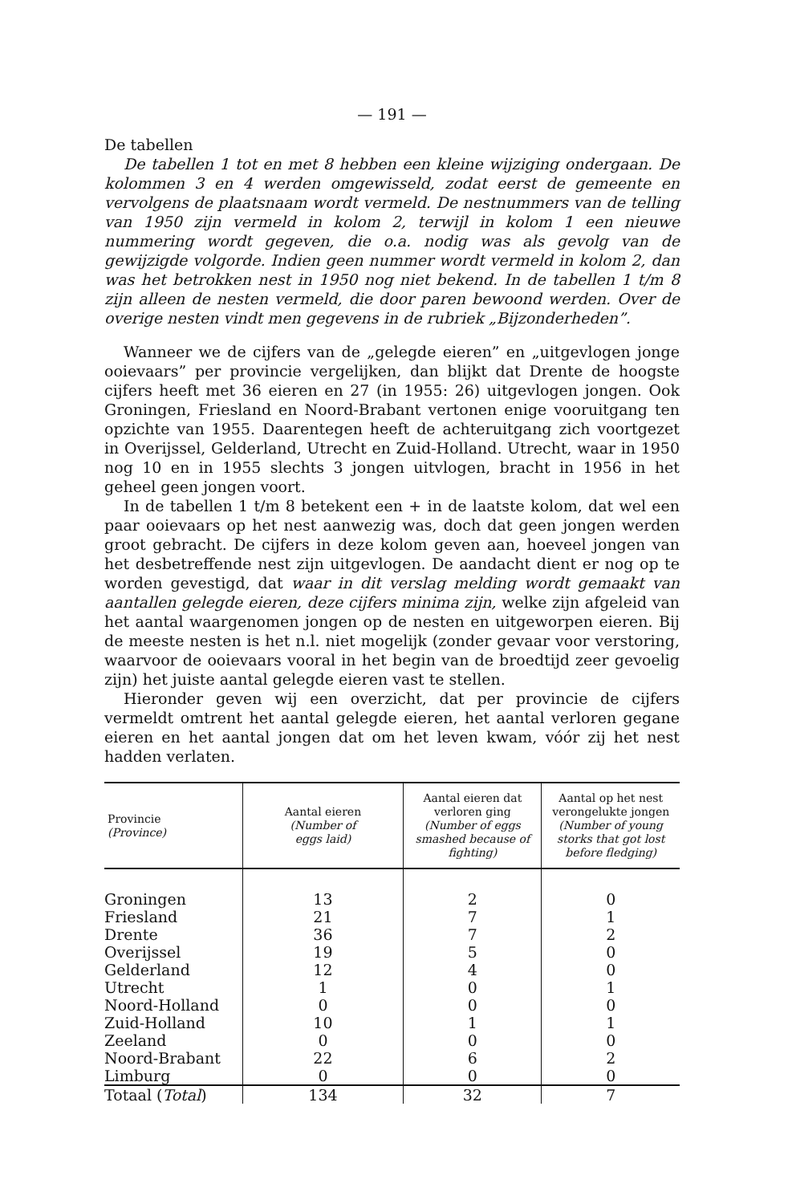— 191 —
De tabellen
De tabellen 1 tot en met 8 hebben een kleine wijziging ondergaan. De kolommen 3 en 4 werden omgewisseld, zodat eerst de gemeente en vervolgens de plaatsnaam wordt vermeld. De nestnummers van de telling van 1950 zijn vermeld in kolom 2, terwijl in kolom 1 een nieuwe nummering wordt gegeven, die o.a. nodig was als gevolg van de gewijzigde volgorde. Indien geen nummer wordt vermeld in kolom 2, dan was het betrokken nest in 1950 nog niet bekend. In de tabellen 1 t/m 8 zijn alleen de nesten vermeld, die door paren bewoond werden. Over de overige nesten vindt men gegevens in de rubriek „Bijzonderheden”.
Wanneer we de cijfers van de „gelegde eieren” en „uitgevlogen jonge ooievaars” per provincie vergelijken, dan blijkt dat Drente de hoogste cijfers heeft met 36 eieren en 27 (in 1955: 26) uitgevlogen jongen. Ook Groningen, Friesland en Noord-Brabant vertonen enige vooruitgang ten opzichte van 1955. Daarentegen heeft de achteruitgang zich voortgezet in Overijssel, Gelderland, Utrecht en Zuid-Holland. Utrecht, waar in 1950 nog 10 en in 1955 slechts 3 jongen uitvlogen, bracht in 1956 in het geheel geen jongen voort.
In de tabellen 1 t/m 8 betekent een + in de laatste kolom, dat wel een paar ooievaars op het nest aanwezig was, doch dat geen jongen werden groot gebracht. De cijfers in deze kolom geven aan, hoeveel jongen van het desbetreffende nest zijn uitgevlogen. De aandacht dient er nog op te worden gevestigd, dat waar in dit verslag melding wordt gemaakt van aantallen gelegde eieren, deze cijfers minima zijn, welke zijn afgeleid van het aantal waargenomen jongen op de nesten en uitgeworpen eieren. Bij de meeste nesten is het n.l. niet mogelijk (zonder gevaar voor verstoring, waarvoor de ooievaars vooral in het begin van de broedtijd zeer gevoelig zijn) het juiste aantal gelegde eieren vast te stellen.
Hieronder geven wij een overzicht, dat per provincie de cijfers vermeldt omtrent het aantal gelegde eieren, het aantal verloren gegane eieren en het aantal jongen dat om het leven kwam, vóór zij het nest hadden verlaten.
| Provincie (Province) | Aantal eieren (Number of eggs laid) | Aantal eieren dat verloren ging (Number of eggs smashed because of fighting) | Aantal op het nest verongelukte jongen (Number of young storks that got lost before fledging) |
| --- | --- | --- | --- |
| Groningen | 13 | 2 | 0 |
| Friesland | 21 | 7 | 1 |
| Drente | 36 | 7 | 2 |
| Overijssel | 19 | 5 | 0 |
| Gelderland | 12 | 4 | 0 |
| Utrecht | 1 | 0 | 1 |
| Noord-Holland | 0 | 0 | 0 |
| Zuid-Holland | 10 | 1 | 1 |
| Zeeland | 0 | 0 | 0 |
| Noord-Brabant | 22 | 6 | 2 |
| Limburg | 0 | 0 | 0 |
| Totaal ( Total ) | 134 | 32 | 7 |